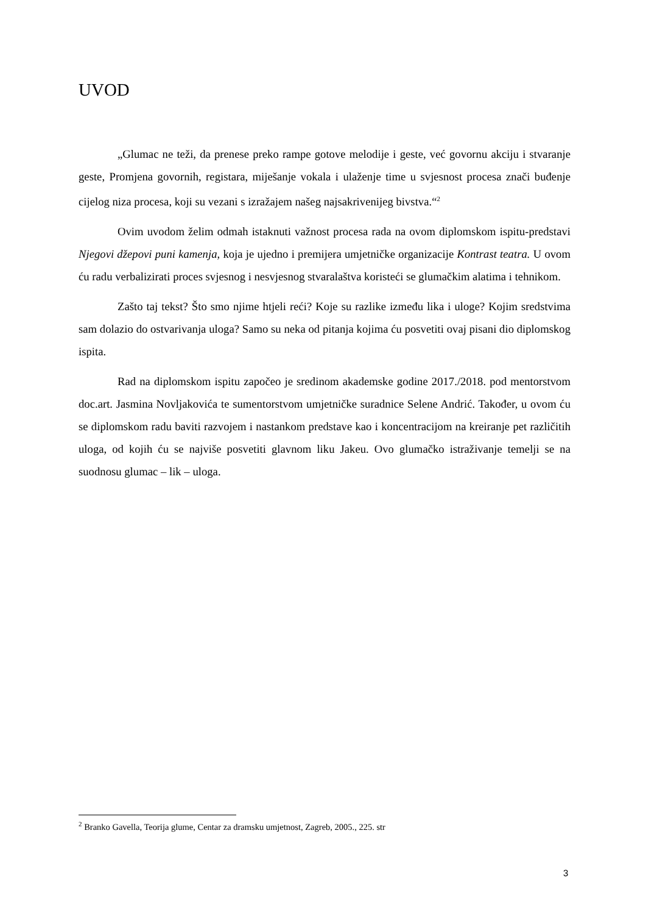UVOD
„Glumac ne teži, da prenese preko rampe gotove melodije i geste, već govornu akciju i stvaranje geste, Promjena govornih, registara, miješanje vokala i ulaženje time u svjesnost procesa znači buđenje cijelog niza procesa, koji su vezani s izražajem našeg najsakrivenijeg bivstva.“<sup>2</sup>
Ovim uvodom želim odmah istaknuti važnost procesa rada na ovom diplomskom ispitu-predstavi Njegovi džepovi puni kamenja, koja je ujedno i premijera umjetničke organizacije Kontrast teatra. U ovom ću radu verbalizirati proces svjesnog i nesvjesnog stvaralaštva koristeći se glumačkim alatima i tehnikom.
Zašto taj tekst? Što smo njime htjeli reći? Koje su razlike između lika i uloge? Kojim sredstvima sam dolazio do ostvarivanja uloga? Samo su neka od pitanja kojima ću posvetiti ovaj pisani dio diplomskog ispita.
Rad na diplomskom ispitu započeo je sredinom akademske godine 2017./2018. pod mentorstvom doc.art. Jasmina Novljakovića te sumentorstvom umjetničke suradnice Selene Andrić. Također, u ovom ću se diplomskom radu baviti razvojem i nastankom predstave kao i koncentracijom na kreiranje pet različitih uloga, od kojih ću se najviše posvetiti glavnom liku Jakeu. Ovo glumačko istraživanje temelji se na suodnosu glumac – lik – uloga.
<sup>2</sup> Branko Gavella, Teorija glume, Centar za dramsku umjetnost, Zagreb, 2005., 225. str
3